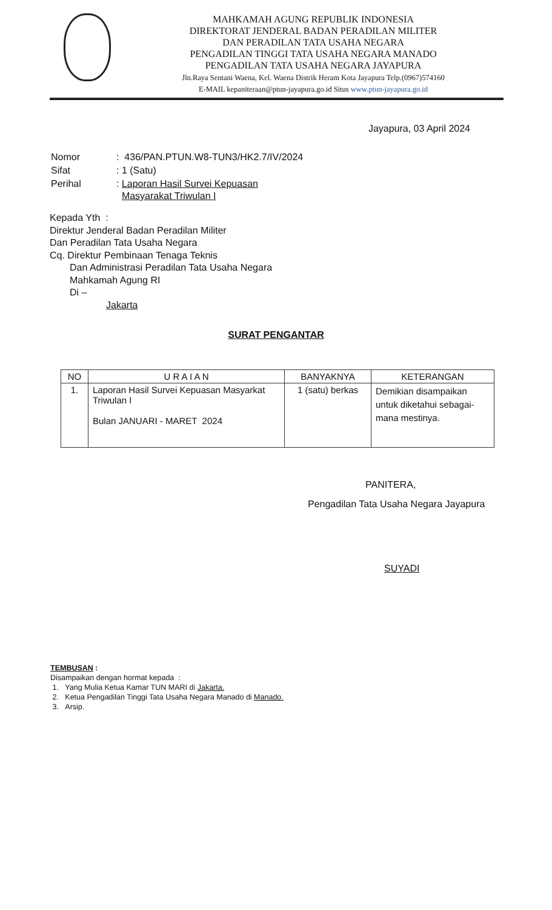MAHKAMAH AGUNG REPUBLIK INDONESIA
DIREKTORAT JENDERAL BADAN PERADILAN MILITER
DAN PERADILAN TATA USAHA NEGARA
PENGADILAN TINGGI TATA USAHA NEGARA MANADO
PENGADILAN TATA USAHA NEGARA JAYAPURA
Jln.Raya Sentani Waena, Kel. Waena Distrik Heram Kota Jayapura Telp.(0967)574160
E-MAIL kepaniteraan@ptun-jayapura.go.id Situs www.ptun-jayapura.go.id
Jayapura, 03 April 2024
| Nomor | : 436/PAN.PTUN.W8-TUN3/HK2.7/IV/2024 |
| Sifat | : 1 (Satu) |
| Perihal | : Laporan Hasil Survei Kepuasan Masyarakat Triwulan I |
Kepada Yth :
Direktur Jenderal Badan Peradilan Militer
Dan Peradilan Tata Usaha Negara
Cq. Direktur Pembinaan Tenaga Teknis
Dan Administrasi Peradilan Tata Usaha Negara
Mahkamah Agung RI
Di –
Jakarta
SURAT PENGANTAR
| NO | U R A I A N | BANYAKNYA | KETERANGAN |
| --- | --- | --- | --- |
| 1. | Laporan Hasil Survei Kepuasan Masyarkat Triwulan I Bulan JANUARI - MARET 2024 | 1 (satu) berkas | Demikian disampaikan untuk diketahui sebagai-mana mestinya. |
PANITERA,
Pengadilan Tata Usaha Negara Jayapura
SUYADI
TEMBUSAN :
Disampaikan dengan hormat kepada :
1. Yang Mulia Ketua Kamar TUN MARI di Jakarta.
2. Ketua Pengadilan Tinggi Tata Usaha Negara Manado di Manado.
3. Arsip.